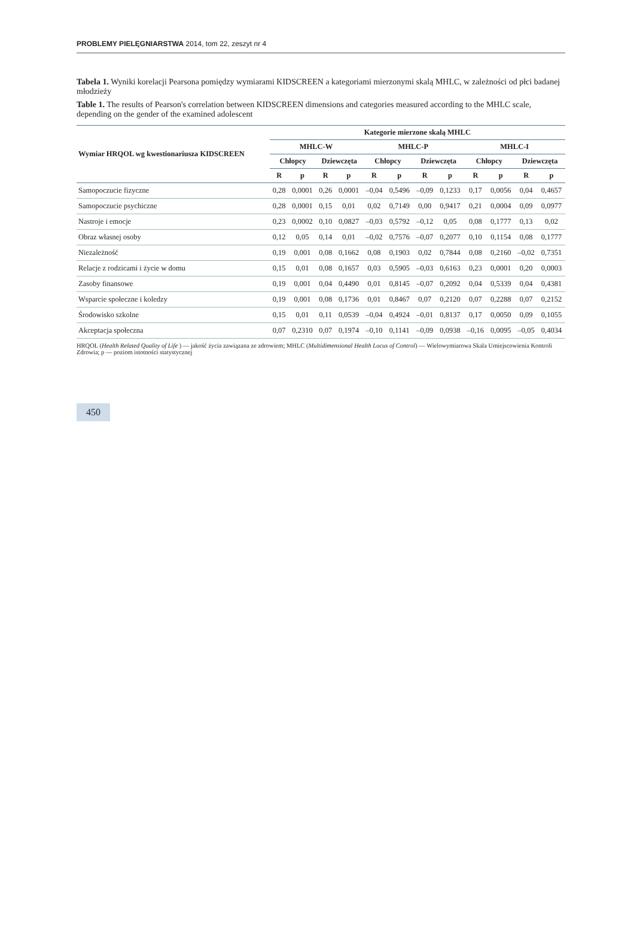PROBLEMY PIELĘGNIARSTWA 2014, tom 22, zeszyt nr 4
Tabela 1. Wyniki korelacji Pearsona pomiędzy wymiarami KIDSCREEN a kategoriami mierzonymi skalą MHLC, w zależności od płci badanej młodzieży
Table 1. The results of Pearson's correlation between KIDSCREEN dimensions and categories measured according to the MHLC scale, depending on the gender of the examined adolescent
| Wymiar HRQOL wg kwestionariusza KIDSCREEN | Kategorie mierzone skalą MHLC | | | | | | | | | | | |
| --- | --- | --- | --- | --- | --- | --- | --- | --- | --- | --- | --- | --- |
| | MHLC-W | | | | MHLC-P | | | | MHLC-I | | | |
| | Chłopcy | | Dziewczęta | | Chłopcy | | Dziewczęta | | Chłopcy | | Dziewczęta | |
| | R | p | R | p | R | p | R | p | R | p | R | p |
| Samopoczucie fizyczne | 0,28 | 0,0001 | 0,26 | 0,0001 | –0,04 | 0,5496 | –0,09 | 0,1233 | 0,17 | 0,0056 | 0,04 | 0,4657 |
| Samopoczucie psychiczne | 0,28 | 0,0001 | 0,15 | 0,01 | 0,02 | 0,7149 | 0,00 | 0,9417 | 0,21 | 0,0004 | 0,09 | 0,0977 |
| Nastroje i emocje | 0,23 | 0,0002 | 0,10 | 0,0827 | –0,03 | 0,5792 | –0,12 | 0,05 | 0,08 | 0,1777 | 0,13 | 0,02 |
| Obraz własnej osoby | 0,12 | 0,05 | 0,14 | 0,01 | –0,02 | 0,7576 | –0,07 | 0,2077 | 0,10 | 0,1154 | 0,08 | 0,1777 |
| Niezależność | 0,19 | 0,001 | 0,08 | 0,1662 | 0,08 | 0,1903 | 0,02 | 0,7844 | 0,08 | 0,2160 | –0,02 | 0,7351 |
| Relacje z rodzicami i życie w domu | 0,15 | 0,01 | 0,08 | 0,1657 | 0,03 | 0,5905 | –0,03 | 0,6163 | 0,23 | 0,0001 | 0,20 | 0,0003 |
| Zasoby finansowe | 0,19 | 0,001 | 0,04 | 0,4490 | 0,01 | 0,8145 | –0,07 | 0,2092 | 0,04 | 0,5339 | 0,04 | 0,4381 |
| Wsparcie społeczne i koledzy | 0,19 | 0,001 | 0,08 | 0,1736 | 0,01 | 0,8467 | 0,07 | 0,2120 | 0,07 | 0,2288 | 0,07 | 0,2152 |
| Środowisko szkolne | 0,15 | 0,01 | 0,11 | 0,0539 | –0,04 | 0,4924 | –0,01 | 0,8137 | 0,17 | 0,0050 | 0,09 | 0,1055 |
| Akceptacja społeczna | 0,07 | 0,2310 | 0,07 | 0,1974 | –0,10 | 0,1141 | –0,09 | 0,0938 | –0,16 | 0,0095 | –0,05 | 0,4034 |
HRQOL (Health Related Quality of Life ) — jakość życia zawiązana ze zdrowiem; MHLC (Multidimensional Health Locus of Control) — Wielowymiarowa Skala Umiejscowienia Kontroli Zdrowia; p — poziom istotności statystycznej
450